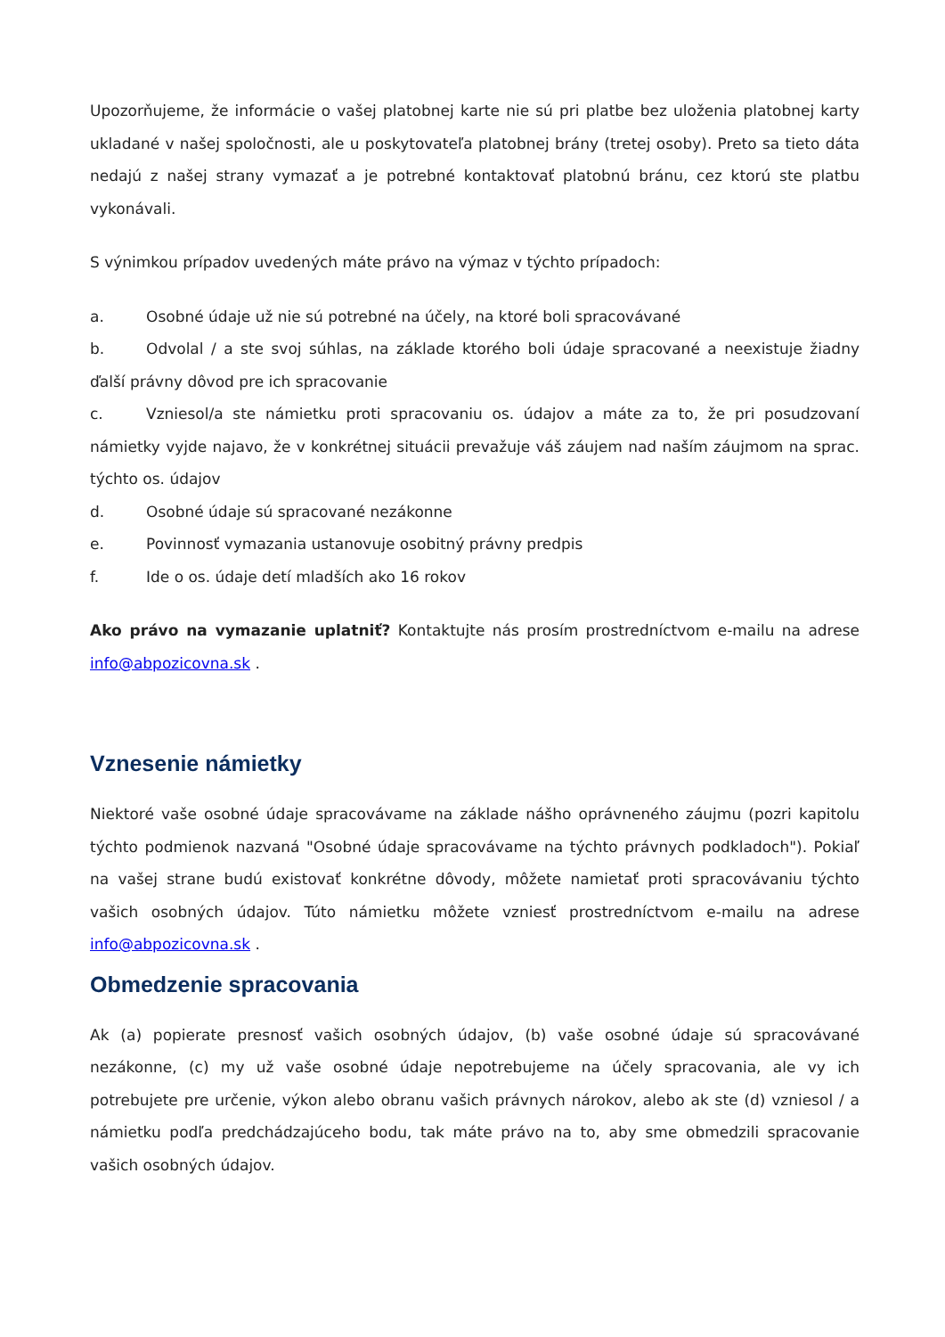Upozorňujeme, že informácie o vašej platobnej karte nie sú pri platbe bez uloženia platobnej karty ukladané v našej spoločnosti, ale u poskytovateľa platobnej brány (tretej osoby). Preto sa tieto dáta nedajú z našej strany vymazať a je potrebné kontaktovať platobnú bránu, cez ktorú ste platbu vykonávali.
S výnimkou prípadov uvedených máte právo na výmaz v týchto prípadoch:
a. Osobné údaje už nie sú potrebné na účely, na ktoré boli spracovávané
b. Odvolal / a ste svoj súhlas, na základe ktorého boli údaje spracované a neexistuje žiadny ďalší právny dôvod pre ich spracovanie
c. Vzniesol/a ste námietku proti spracovaniu os. údajov a máte za to, že pri posudzovaní námietky vyjde najavo, že v konkrétnej situácii prevažuje váš záujem nad naším záujmom na sprac. týchto os. údajov
d. Osobné údaje sú spracované nezákonne
e. Povinnosť vymazania ustanovuje osobitný právny predpis
f. Ide o os. údaje detí mladších ako 16 rokov
Ako právo na vymazanie uplatniť? Kontaktujte nás prosím prostredníctvom e-mailu na adrese info@abpozicovna.sk .
Vznesenie námietky
Niektoré vaše osobné údaje spracovávame na základe nášho oprávneného záujmu (pozri kapitolu týchto podmienok nazvaná "Osobné údaje spracovávame na týchto právnych podkladoch"). Pokiaľ na vašej strane budú existovať konkrétne dôvody, môžete namietať proti spracovávaniu týchto vašich osobných údajov. Túto námietku môžete vzniesť prostredníctvom e-mailu na adrese info@abpozicovna.sk .
Obmedzenie spracovania
Ak (a) popierate presnosť vašich osobných údajov, (b) vaše osobné údaje sú spracovávané nezákonne, (c) my už vaše osobné údaje nepotrebujeme na účely spracovania, ale vy ich potrebujete pre určenie, výkon alebo obranu vašich právnych nárokov, alebo ak ste (d) vzniesol / a námietku podľa predchádzajúceho bodu, tak máte právo na to, aby sme obmedzili spracovanie vašich osobných údajov.